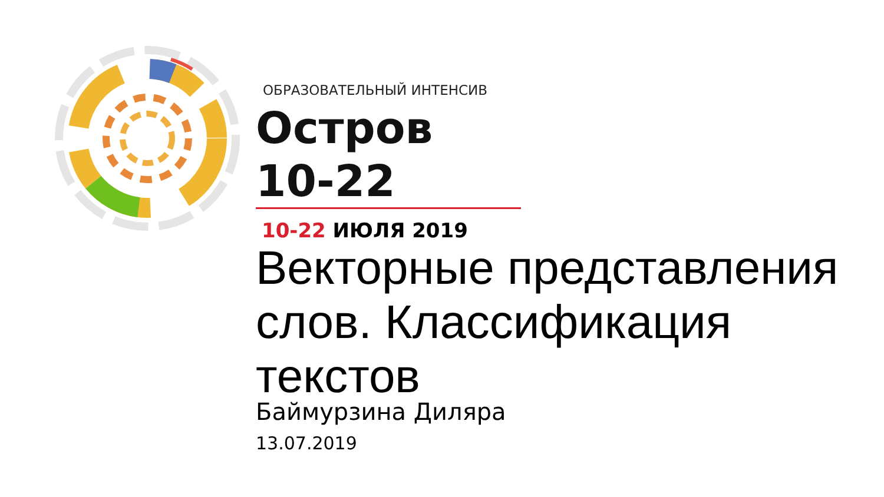ОБРАЗОВАТЕЛЬНЫЙ ИНТЕНСИВ
Остров 10-22
10-22 ИЮЛЯ 2019
Векторные представления слов. Классификация текстов
Баймурзина Диляра
13.07.2019